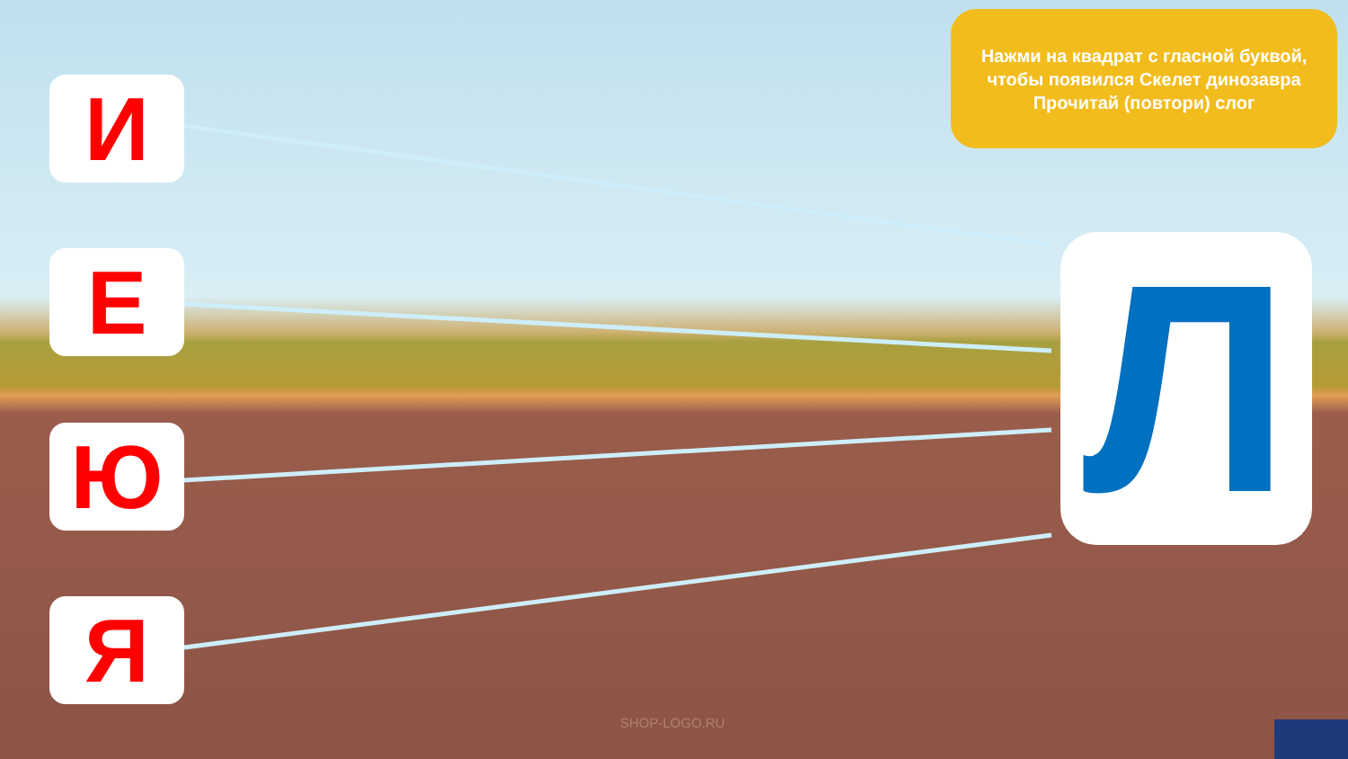И
Е
Ю
Я
Нажми на квадрат с гласной буквой,
чтобы появился Скелет динозавра
Прочитай (повтори) слог
Л
SHOP-LOGO.RU